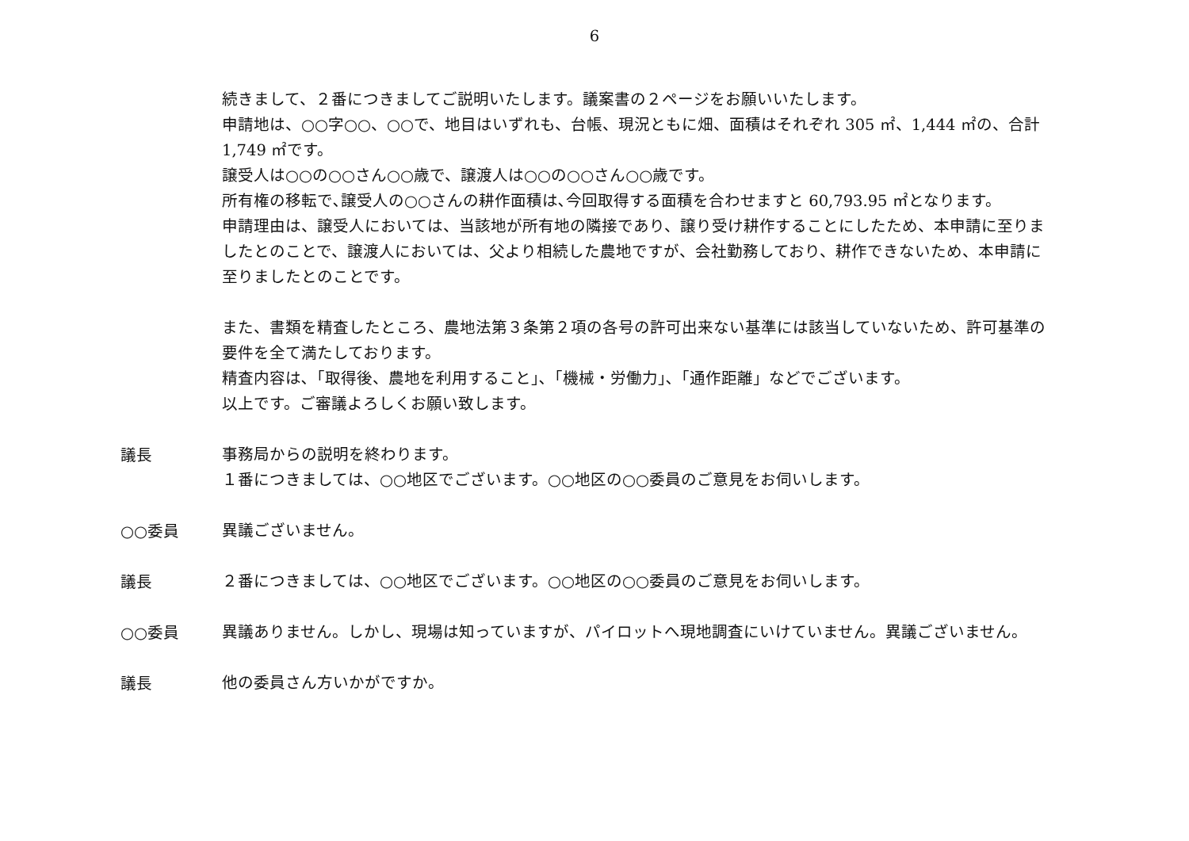6
続きまして、２番につきましてご説明いたします。議案書の２ページをお願いいたします。
申請地は、○○字○○、○○で、地目はいずれも、台帳、現況ともに畑、面積はそれぞれ 305 ㎡、1,444 ㎡の、合計 1,749 ㎡です。
譲受人は○○の○○さん○○歳で、譲渡人は○○の○○さん○○歳です。
所有権の移転で､譲受人の○○さんの耕作面積は､今回取得する面積を合わせますと 60,793.95 ㎡となります。
申請理由は、譲受人においては、当該地が所有地の隣接であり、譲り受け耕作することにしたため、本申請に至りましたとのことで、譲渡人においては、父より相続した農地ですが、会社勤務しており、耕作できないため、本申請に至りましたとのことです。
また、書類を精査したところ、農地法第３条第２項の各号の許可出来ない基準には該当していないため、許可基準の要件を全て満たしております。
精査内容は､「取得後、農地を利用すること｣､「機械・労働力｣､「通作距離」などでございます。
以上です。ご審議よろしくお願い致します。
議長
事務局からの説明を終わります。
１番につきましては、○○地区でございます。○○地区の○○委員のご意見をお伺いします。
○○委員
異議ございません。
議長
２番につきましては、○○地区でございます。○○地区の○○委員のご意見をお伺いします。
○○委員
異議ありません。しかし、現場は知っていますが、パイロットへ現地調査にいけていません。異議ございません。
議長
他の委員さん方いかがですか。